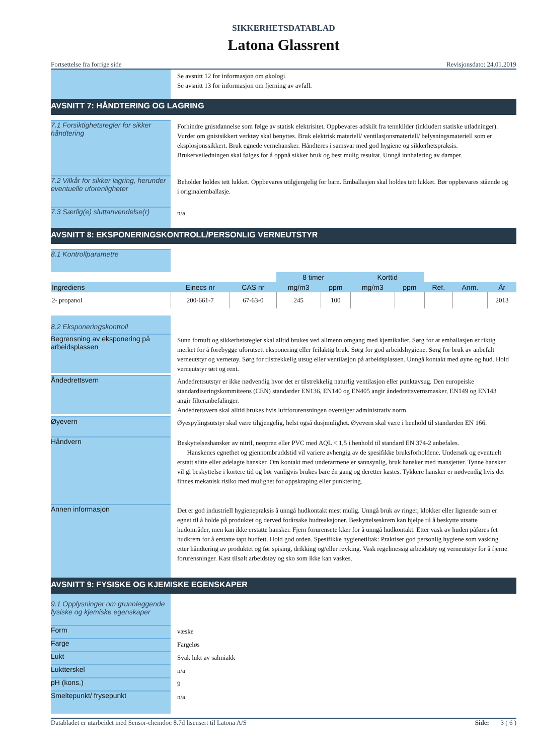SIKKERHETSDATABLAD
Latona Glassrent
Fortsettelse fra forrige side Revisjonsdato: 24.01.2019
Se avsnitt 12 for informasjon om økologi.
Se avsnitt 13 for informasjon om fjerning av avfall.
AVSNITT 7: HÅNDTERING OG LAGRING
7.1 Forsiktighetsregler for sikker håndtering
Forhindre gnistdannelse som følge av statisk elektrisitet. Oppbevares adskilt fra tennkilder (inkludert statiske utladninger). Vurder om gnistsikkert verktøy skal benyttes. Bruk elektrisk materiell/ ventilasjonsmateriell/ belysningsmateriell som er eksplosjonssikkert. Bruk egnede vernehansker. Håndteres i samsvar med god hygiene og sikkerhetspraksis. Brukerveiledningen skal følges for å oppnå sikker bruk og best mulig resultat. Unngå innhalering av damper.
7.2 Vilkår for sikker lagring, herunder eventuelle uforenligheter
Beholder holdes tett lukket. Oppbevares utilgjengelig for barn. Emballasjen skal holdes tett lukket. Bør oppbevares stående og i originalemballasje.
7.3 Særlig(e) sluttanvendelse(r)
n/a
AVSNITT 8: EKSPONERINGSKONTROLL/PERSONLIG VERNEUTSTYR
8.1 Kontrollparametre
| | | | 8 timer | | Korttid | | | | |
| --- | --- | --- | --- | --- | --- | --- | --- | --- | --- |
| Ingrediens | Einecs nr | CAS nr | mg/m3 | ppm | mg/m3 | ppm | Ref. | Anm. | År |
| 2- propanol | 200-661-7 | 67-63-0 | 245 | 100 | | | | | 2013 |
8.2 Eksponeringskontroll
Begrensning av eksponering på arbeidsplassen
Sunn fornuft og sikkerhetsregler skal alltid brukes ved allmenn omgang med kjemikalier. Sørg for at emballasjen er riktig merket for å forebygge uforutsett eksponering eller feilaktig bruk. Sørg for god arbeidshygiene. Sørg for bruk av anbefalt verneutstyr og vernetøy. Sørg for tilstrekkelig utsug eller ventilasjon på arbeidsplassen. Unngå kontakt med øyne og hud. Hold verneutstyr tørt og rent.
Åndedrettsvern
Åndedrettsutstyr er ikke nødvendig hvor det er tilstrekkelig naturlig ventilasjon eller punktavsug. Den europeiske standardiseringskommiteens (CEN) standarder EN136, EN140 og EN405 angir åndedrettsvernsmasker, EN149 og EN143 angir filteranbefalinger.
Åndedrettsvern skal alltid brukes hvis luftforurensningen overstiger administrativ norm.
Øyevern
Øyespylingsutstyr skal være tilgjengelig, helst også dusjmulighet. Øyevern skal være i henhold til standarden EN 166.
Håndvern
Beskyttelseshansker av nitril, neopren eller PVC med AQL < 1,5 i henhold til standard EN 374-2 anbefales.
Hanskenes egnethet og gjennombruddstid vil variere avhengig av de spesifikke bruksforholdene. Undersøk og eventuelt erstatt slitte eller ødelagte hansker. Om kontakt med underarmene er sannsynlig, bruk hansker med mansjetter. Tynne hansker vil gi beskyttelse i kortere tid og bør vanligvis brukes bare én gang og deretter kastes. Tykkere hansker er nødvendig hvis det finnes mekanisk risiko med mulighet for oppskraping eller punktering.
Annen informasjon
Det er god industriell hygienepraksis å unngå hudkontakt mest mulig. Unngå bruk av ringer, klokker eller lignende som er egnet til å holde på produktet og derved forårsake hudreaksjoner. Beskyttelseskrem kan hjelpe til å beskytte utsatte hudområder, men kan ikke erstatte hansker. Fjern forurensete klær for å unngå hudkontakt. Etter vask av huden påføres fet hudkrem for å erstatte tapt hudfett. Hold god orden. Spesifikke hygienetiltak: Praktiser god personlig hygiene som vasking etter håndtering av produktet og før spising, drikking og/eller røyking. Vask regelmessig arbeidstøy og verneutstyr for å fjerne forurensninger. Kast tilsølt arbeidstøy og sko som ikke kan vaskes.
AVSNITT 9: FYSISKE OG KJEMISKE EGENSKAPER
9.1 Opplysninger om grunnleggende fysiske og kjemiske egenskaper
Form
væske
Farge
Fargeløs
Lukt
Svak lukt av salmiakk
Luktterskel
n/a
pH (kons.)
9
Smeltepunkt/ frysepunkt
n/a
Databladet er utarbeidet med Sensor-chemdoc 8.7d lisensert til Latona A/S Side: 3 ( 6 )